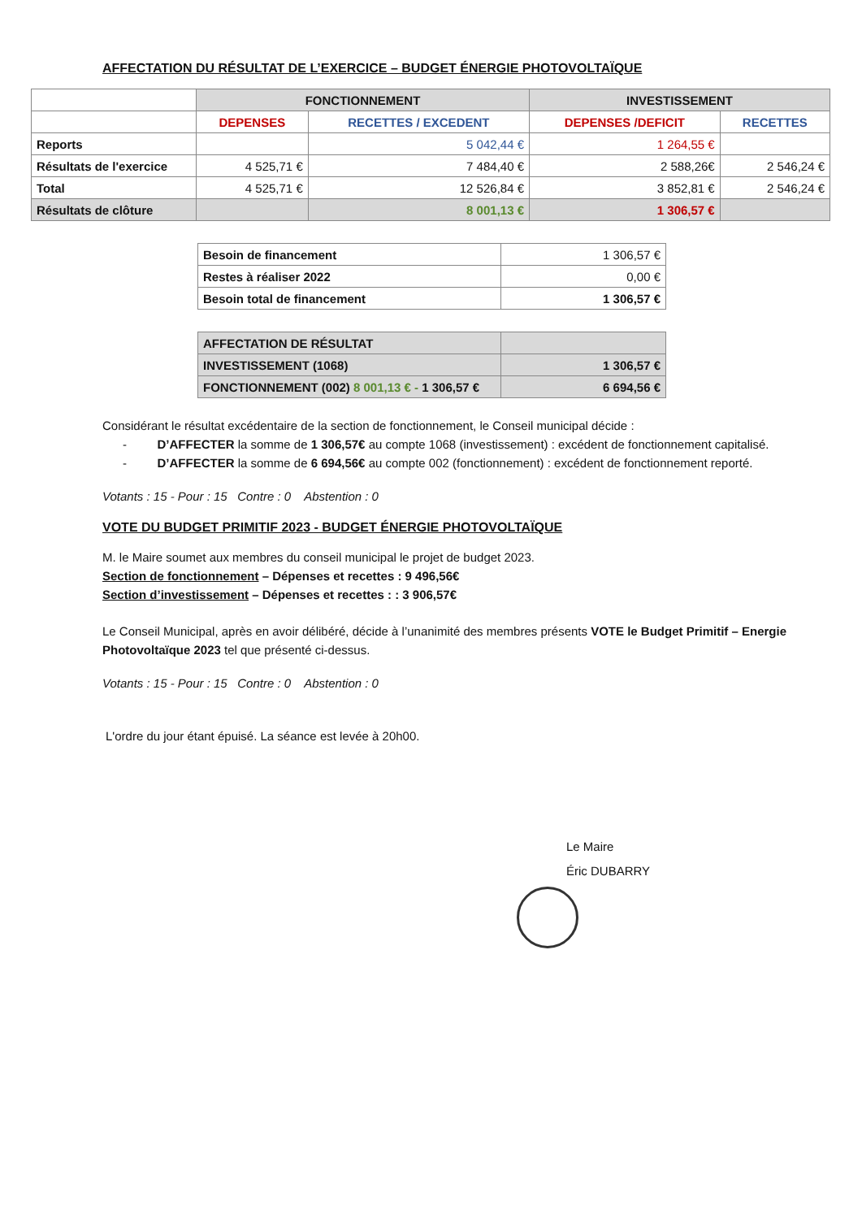AFFECTATION DU RÉSULTAT DE L’EXERCICE – BUDGET ÉNERGIE PHOTOVOLTAÏQUE
| | FONCTIONNEMENT | | INVESTISSEMENT | |
| --- | --- | --- | --- | --- |
| | DEPENSES | RECETTES / EXCEDENT | DEPENSES /DEFICIT | RECETTES |
| Reports | | 5 042,44 € | 1 264,55 € | |
| Résultats de l'exercice | 4 525,71 € | 7 484,40 € | 2 588,26€ | 2 546,24 € |
| Total | 4 525,71 € | 12 526,84 € | 3 852,81 € | 2 546,24 € |
| Résultats de clôture | | 8 001,13 € | 1 306,57 € | |
| Besoin de financement | 1 306,57 € |
| Restes à réaliser 2022 | 0,00 € |
| Besoin total de financement | 1 306,57 € |
| AFFECTATION DE RÉSULTAT | |
| INVESTISSEMENT (1068) | 1 306,57 € |
| FONCTIONNEMENT (002) 8 001,13 € - 1 306,57 € | 6 694,56 € |
Considérant le résultat excédentaire de la section de fonctionnement, le Conseil municipal décide :
- D’AFFECTER la somme de 1 306,57€ au compte 1068 (investissement) : excédent de fonctionnement capitalisé.
- D’AFFECTER la somme de 6 694,56€ au compte 002 (fonctionnement) : excédent de fonctionnement reporté.
Votants : 15 - Pour : 15 Contre : 0 Abstention : 0
VOTE DU BUDGET PRIMITIF 2023 - BUDGET ÉNERGIE PHOTOVOLTAÏQUE
M. le Maire soumet aux membres du conseil municipal le projet de budget 2023.
Section de fonctionnement – Dépenses et recettes : 9 496,56€
Section d’investissement – Dépenses et recettes : : 3 906,57€
Le Conseil Municipal, après en avoir délibéré, décide à l’unanimité des membres présents VOTE le Budget Primitif – Energie Photovoltaïque 2023 tel que présenté ci-dessus.
Votants : 15 - Pour : 15 Contre : 0 Abstention : 0
L'ordre du jour étant épuisé. La séance est levée à 20h00.
Le Maire
Éric DUBARRY